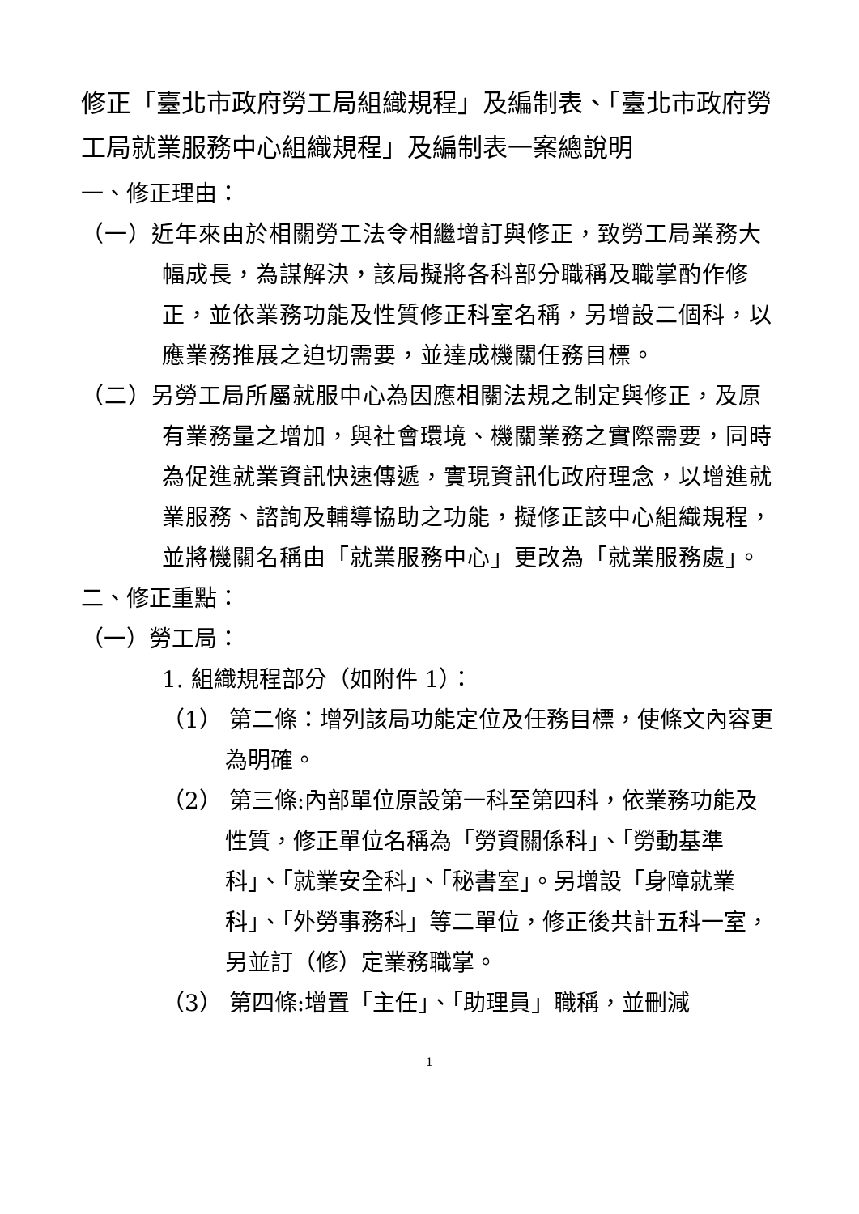修正「臺北市政府勞工局組織規程」及編制表、「臺北市政府勞工局就業服務中心組織規程」及編制表一案總說明
一、修正理由：
（一）近年來由於相關勞工法令相繼增訂與修正，致勞工局業務大幅成長，為謀解決，該局擬將各科部分職稱及職掌酌作修正，並依業務功能及性質修正科室名稱，另增設二個科，以應業務推展之迫切需要，並達成機關任務目標。
（二）另勞工局所屬就服中心為因應相關法規之制定與修正，及原有業務量之增加，與社會環境、機關業務之實際需要，同時為促進就業資訊快速傳遞，實現資訊化政府理念，以增進就業服務、諮詢及輔導協助之功能，擬修正該中心組織規程，並將機關名稱由「就業服務中心」更改為「就業服務處」。
二、修正重點：
（一）勞工局：
1. 組織規程部分（如附件 1）：
（1） 第二條：增列該局功能定位及任務目標，使條文內容更為明確。
（2） 第三條:內部單位原設第一科至第四科，依業務功能及性質，修正單位名稱為「勞資關係科」、「勞動基準科」、「就業安全科」、「秘書室」。另增設「身障就業科」、「外勞事務科」等二單位，修正後共計五科一室，另並訂（修）定業務職掌。
（3） 第四條:增置「主任」、「助理員」職稱，並刪減
1